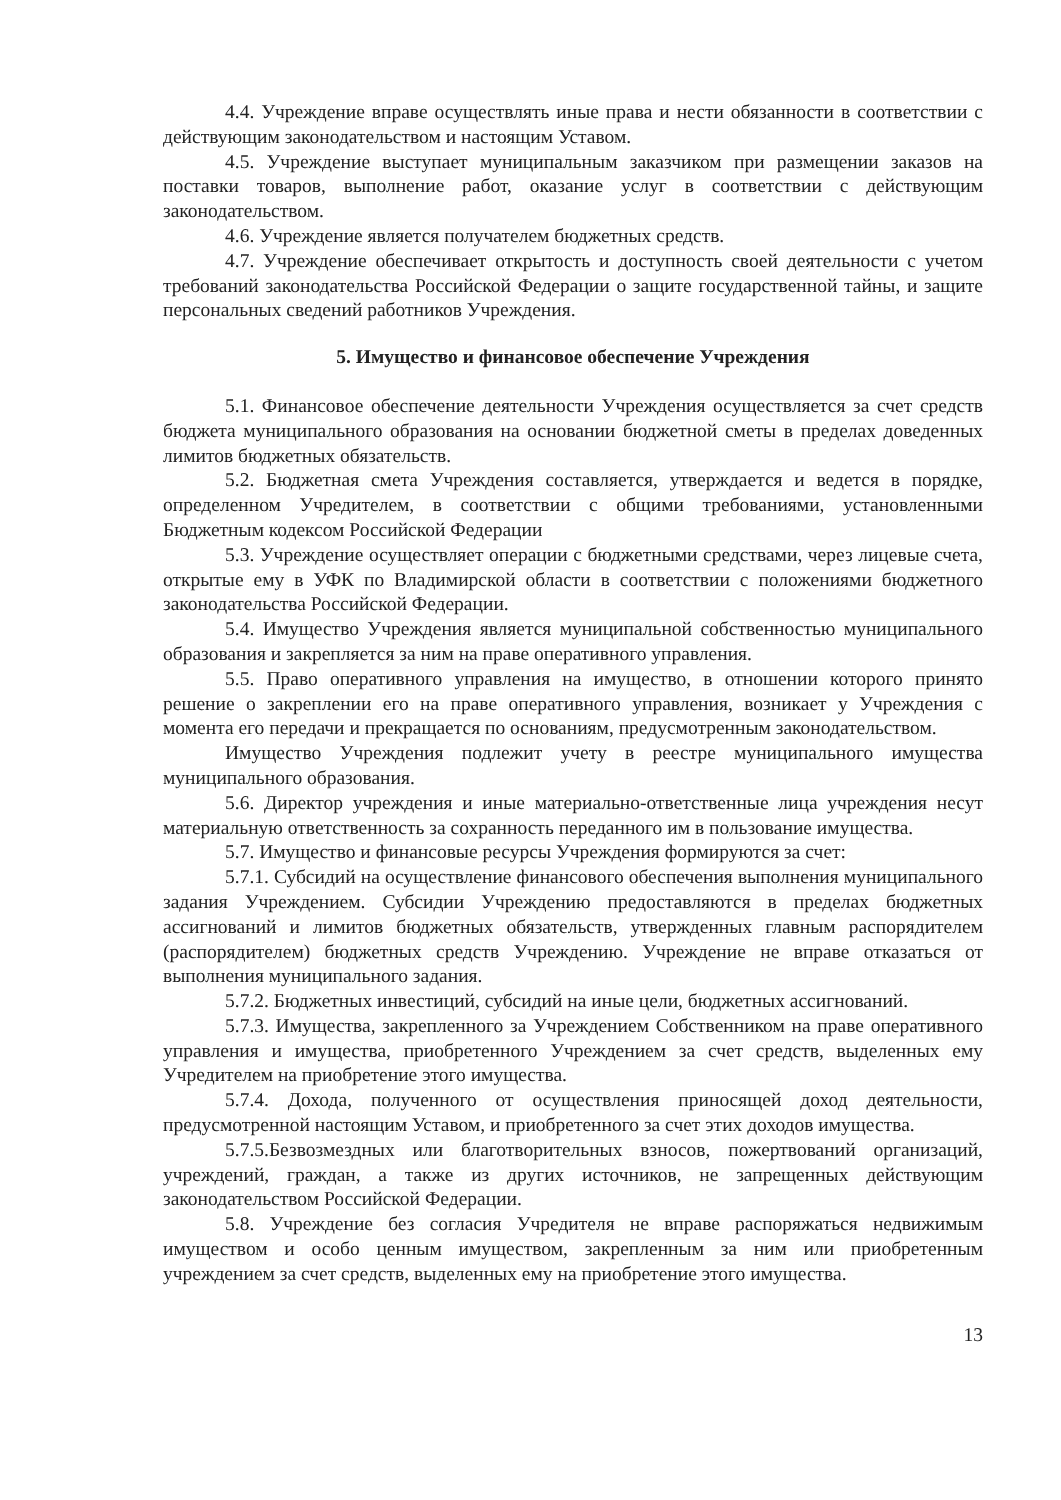4.4. Учреждение вправе осуществлять иные права и нести обязанности в соответствии с действующим законодательством и настоящим Уставом.
4.5. Учреждение выступает муниципальным заказчиком при размещении заказов на поставки товаров, выполнение работ, оказание услуг в соответствии с действующим законодательством.
4.6. Учреждение является получателем бюджетных средств.
4.7. Учреждение обеспечивает открытость и доступность своей деятельности с учетом требований законодательства Российской Федерации о защите государственной тайны, и защите персональных сведений работников Учреждения.
5. Имущество и финансовое обеспечение Учреждения
5.1. Финансовое обеспечение деятельности Учреждения осуществляется за счет средств бюджета муниципального образования на основании бюджетной сметы в пределах доведенных лимитов бюджетных обязательств.
5.2. Бюджетная смета Учреждения составляется, утверждается и ведется в порядке, определенном Учредителем, в соответствии с общими требованиями, установленными Бюджетным кодексом Российской Федерации
5.3. Учреждение осуществляет операции с бюджетными средствами, через лицевые счета, открытые ему в УФК по Владимирской области в соответствии с положениями бюджетного законодательства Российской Федерации.
5.4. Имущество Учреждения является муниципальной собственностью муниципального образования и закрепляется за ним на праве оперативного управления.
5.5. Право оперативного управления на имущество, в отношении которого принято решение о закреплении его на праве оперативного управления, возникает у Учреждения с момента его передачи и прекращается по основаниям, предусмотренным законодательством.
Имущество Учреждения подлежит учету в реестре муниципального имущества муниципального образования.
5.6. Директор учреждения и иные материально-ответственные лица учреждения несут материальную ответственность за сохранность переданного им в пользование имущества.
5.7. Имущество и финансовые ресурсы Учреждения формируются за счет:
5.7.1. Субсидий на осуществление финансового обеспечения выполнения муниципального задания Учреждением. Субсидии Учреждению предоставляются в пределах бюджетных ассигнований и лимитов бюджетных обязательств, утвержденных главным распорядителем (распорядителем) бюджетных средств Учреждению. Учреждение не вправе отказаться от выполнения муниципального задания.
5.7.2. Бюджетных инвестиций, субсидий на иные цели, бюджетных ассигнований.
5.7.3. Имущества, закрепленного за Учреждением Собственником на праве оперативного управления и имущества, приобретенного Учреждением за счет средств, выделенных ему Учредителем на приобретение этого имущества.
5.7.4. Дохода, полученного от осуществления приносящей доход деятельности, предусмотренной настоящим Уставом, и приобретенного за счет этих доходов имущества.
5.7.5.Безвозмездных или благотворительных взносов, пожертвований организаций, учреждений, граждан, а также из других источников, не запрещенных действующим законодательством Российской Федерации.
5.8. Учреждение без согласия Учредителя не вправе распоряжаться недвижимым имуществом и особо ценным имуществом, закрепленным за ним или приобретенным учреждением за счет средств, выделенных ему на приобретение этого имущества.
13